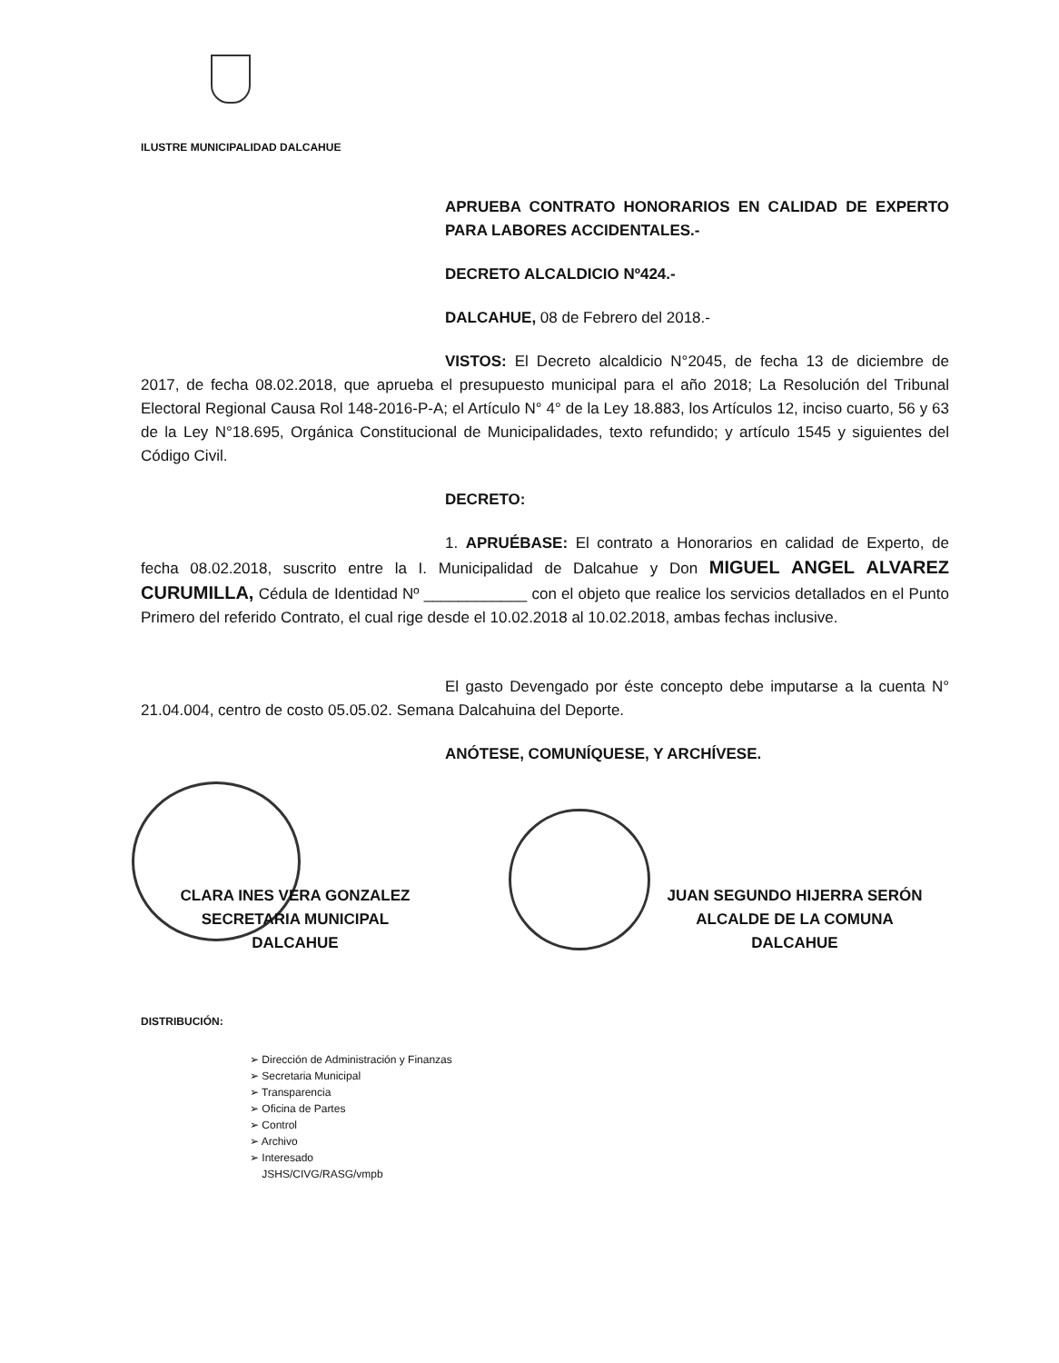ILUSTRE MUNICIPALIDAD DALCAHUE
APRUEBA CONTRATO HONORARIOS EN CALIDAD DE EXPERTO PARA LABORES ACCIDENTALES.-
DECRETO ALCALDICIO Nº424.-
DALCAHUE, 08 de Febrero del 2018.-
VISTOS: El Decreto alcaldicio N°2045, de fecha 13 de diciembre de 2017, de fecha 08.02.2018, que aprueba el presupuesto municipal para el año 2018; La Resolución del Tribunal Electoral Regional Causa Rol 148-2016-P-A; el Artículo N° 4° de la Ley 18.883, los Artículos 12, inciso cuarto, 56 y 63 de la Ley N°18.695, Orgánica Constitucional de Municipalidades, texto refundido; y artículo 1545 y siguientes del Código Civil.
DECRETO:
1. APRUÉBASE: El contrato a Honorarios en calidad de Experto, de fecha 08.02.2018, suscrito entre la I. Municipalidad de Dalcahue y Don MIGUEL ANGEL ALVAREZ CURUMILLA, Cédula de Identidad Nº ____________ con el objeto que realice los servicios detallados en el Punto Primero del referido Contrato, el cual rige desde el 10.02.2018 al 10.02.2018, ambas fechas inclusive.
El gasto Devengado por éste concepto debe imputarse a la cuenta N° 21.04.004, centro de costo 05.05.02. Semana Dalcahuina del Deporte.
ANÓTESE, COMUNÍQUESE, Y ARCHÍVESE.
CLARA INES VERA GONZALEZ
SECRETARIA MUNICIPAL
DALCAHUE
JUAN SEGUNDO HIJERRA SERÓN
ALCALDE DE LA COMUNA
DALCAHUE
DISTRIBUCIÓN:
➢ Dirección de Administración y Finanzas
➢ Secretaria Municipal
➢ Transparencia
➢ Oficina de Partes
➢ Control
➢ Archivo
➢ Interesado
JSHS/CIVG/RASG/vmpb